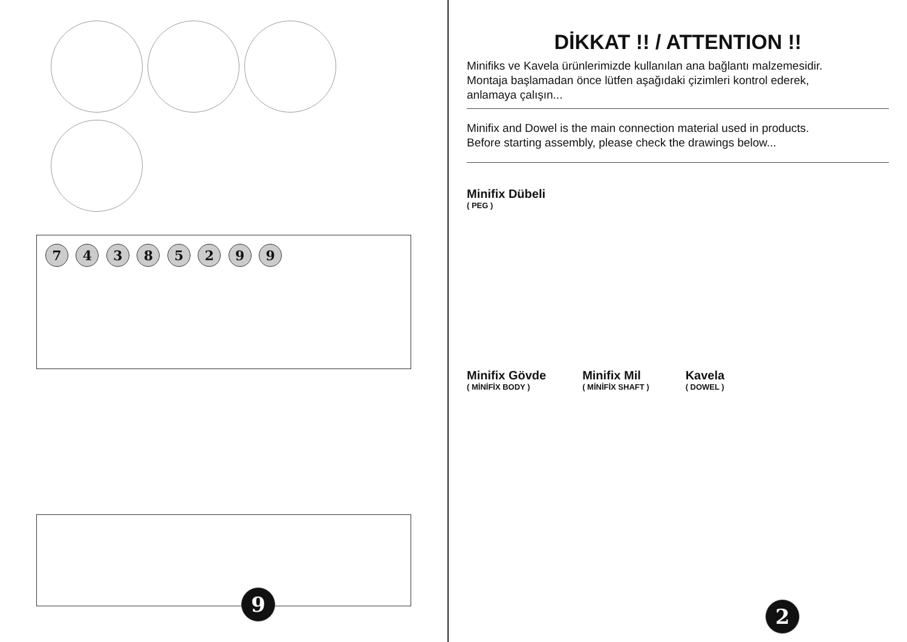7 4 3 8 5 2 9 9
9
DİKKAT !! / ATTENTION !!
Minifiks ve Kavela ürünlerimizde kullanılan ana bağlantı malzemesidir.
Montaja başlamadan önce lütfen aşağıdaki çizimleri kontrol ederek,
anlamaya çalışın...
Minifix and Dowel is the main connection material used in products.
Before starting assembly, please check the drawings below...
Minifix Dübeli
( PEG )
Minifix Gövde
( MİNİFİX BODY )
Minifix Mil
( MİNİFİX SHAFT )
Kavela
( DOWEL )
2